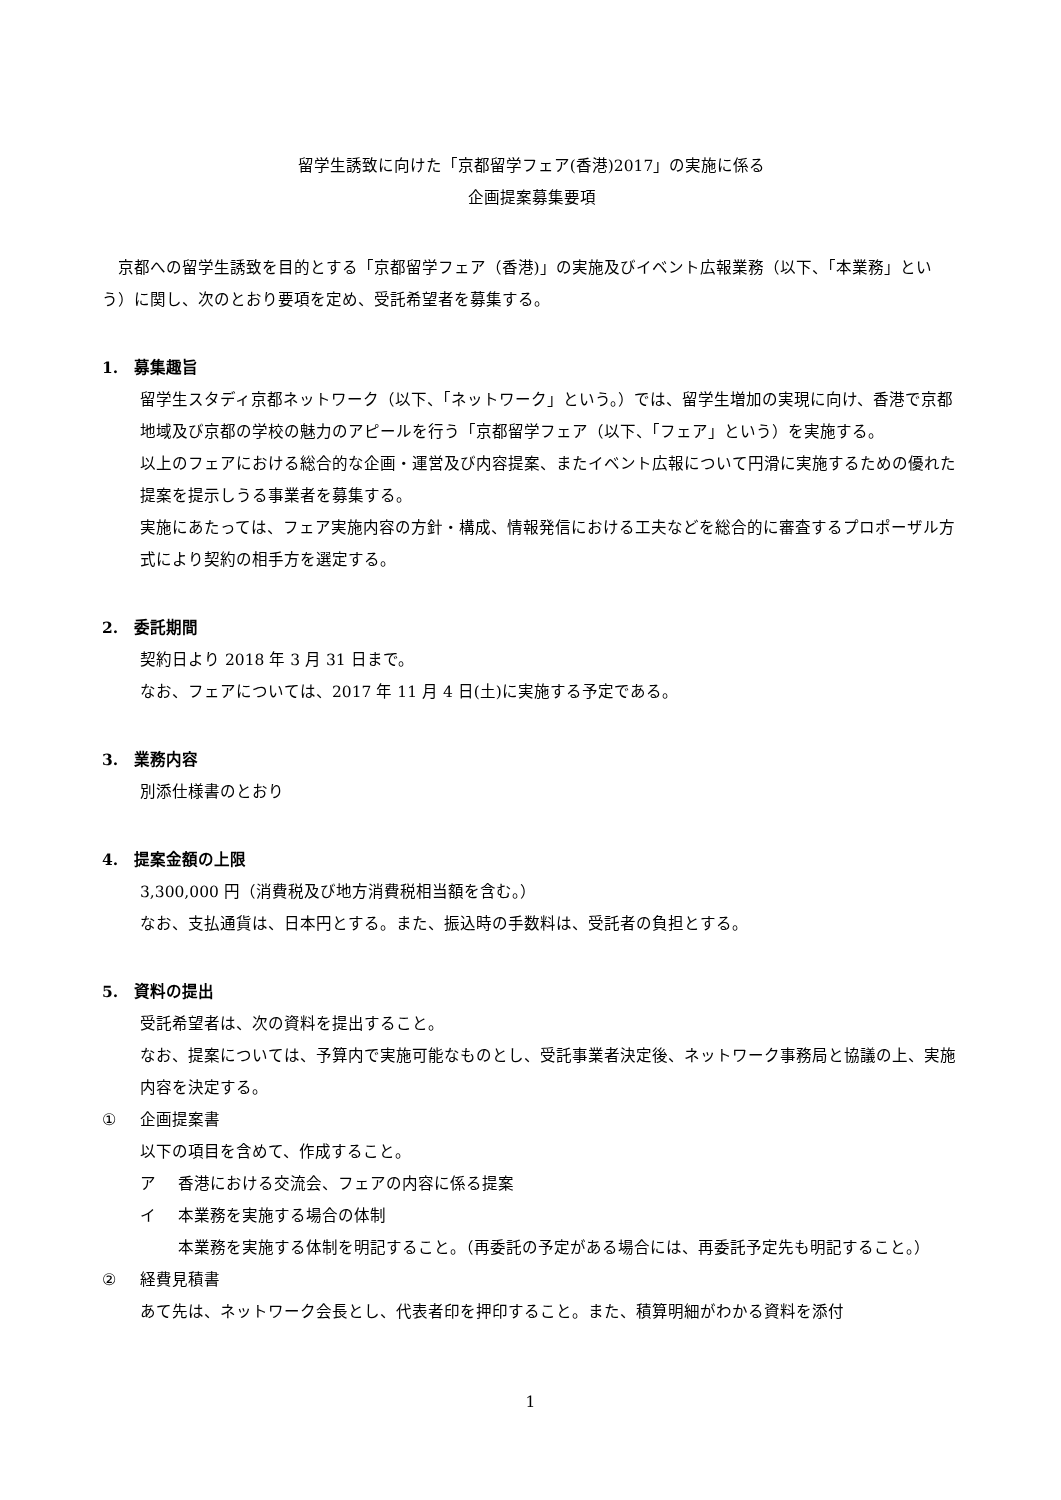留学生誘致に向けた「京都留学フェア(香港)2017」の実施に係る
企画提案募集要項
京都への留学生誘致を目的とする「京都留学フェア（香港)」の実施及びイベント広報業務（以下、「本業務」という）に関し、次のとおり要項を定め、受託希望者を募集する。
1. 募集趣旨
留学生スタディ京都ネットワーク（以下、「ネットワーク」という。）では、留学生増加の実現に向け、香港で京都地域及び京都の学校の魅力のアピールを行う「京都留学フェア（以下、「フェア」という）を実施する。
以上のフェアにおける総合的な企画・運営及び内容提案、またイベント広報について円滑に実施するための優れた提案を提示しうる事業者を募集する。
実施にあたっては、フェア実施内容の方針・構成、情報発信における工夫などを総合的に審査するプロポーザル方式により契約の相手方を選定する。
2. 委託期間
契約日より 2018 年 3 月 31 日まで。
なお、フェアについては、2017 年 11 月 4 日(土)に実施する予定である。
3. 業務内容
別添仕様書のとおり
4. 提案金額の上限
3,300,000 円（消費税及び地方消費税相当額を含む。）
なお、支払通貨は、日本円とする。また、振込時の手数料は、受託者の負担とする。
5. 資料の提出
受託希望者は、次の資料を提出すること。
なお、提案については、予算内で実施可能なものとし、受託事業者決定後、ネットワーク事務局と協議の上、実施内容を決定する。
① 企画提案書
以下の項目を含めて、作成すること。
ア 香港における交流会、フェアの内容に係る提案
イ 本業務を実施する場合の体制
本業務を実施する体制を明記すること。（再委託の予定がある場合には、再委託予定先も明記すること。）
② 経費見積書
あて先は、ネットワーク会長とし、代表者印を押印すること。また、積算明細がわかる資料を添付
1